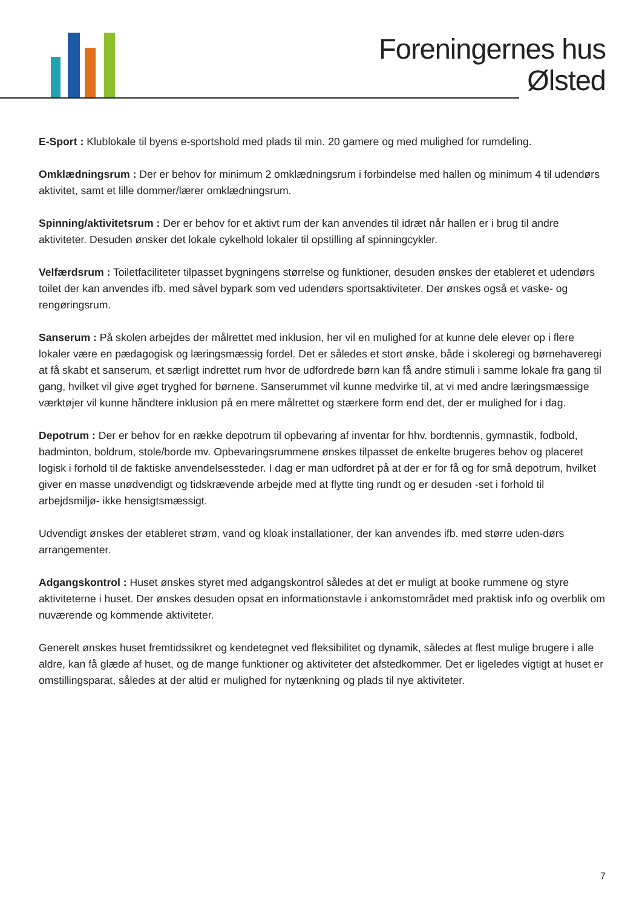Foreningernes hus
Ølsted
E-Sport : Klublokale til byens e-sportshold med plads til min. 20 gamere og med mulighed for rumdeling.
Omklædningsrum : Der er behov for minimum 2 omklædningsrum i forbindelse med hallen og minimum 4 til udendørs aktivitet, samt et lille dommer/lærer omklædningsrum.
Spinning/aktivitetsrum : Der er behov for et aktivt rum der kan anvendes til idræt når hallen er i brug til andre aktiviteter. Desuden ønsker det lokale cykelhold lokaler til opstilling af spinningcykler.
Velfærdsrum : Toiletfaciliteter tilpasset bygningens størrelse og funktioner, desuden ønskes der etableret et udendørs toilet der kan anvendes ifb. med såvel bypark som ved udendørs sportsaktiviteter. Der ønskes også et vaske- og rengøringsrum.
Sanserum : På skolen arbejdes der målrettet med inklusion, her vil en mulighed for at kunne dele elever op i flere lokaler være en pædagogisk og læringsmæssig fordel. Det er således et stort ønske, både i skoleregi og børnehaveregi at få skabt et sanserum, et særligt indrettet rum hvor de udfordrede børn kan få andre stimuli i samme lokale fra gang til gang, hvilket vil give øget tryghed for børnene. Sanserummet vil kunne medvirke til, at vi med andre læringsmæssige værktøjer vil kunne håndtere inklusion på en mere målrettet og stærkere form end det, der er mulighed for i dag.
Depotrum : Der er behov for en række depotrum til opbevaring af inventar for hhv. bordtennis, gymnastik, fodbold, badminton, boldrum, stole/borde mv. Opbevaringsrummene ønskes tilpasset de enkelte brugeres behov og placeret logisk i forhold til de faktiske anvendelsessteder. I dag er man udfordret på at der er for få og for små depotrum, hvilket giver en masse unødvendigt og tidskrævende arbejde med at flytte ting rundt og er desuden -set i forhold til arbejdsmiljø- ikke hensigtsmæssigt.
Udvendigt ønskes der etableret strøm, vand og kloak installationer, der kan anvendes ifb. med større uden-dørs arrangementer.
Adgangskontrol : Huset ønskes styret med adgangskontrol således at det er muligt at booke rummene og styre aktiviteterne i huset. Der ønskes desuden opsat en informationstavle i ankomstområdet med praktisk info og overblik om nuværende og kommende aktiviteter.
Generelt ønskes huset fremtidssikret og kendetegnet ved fleksibilitet og dynamik, således at flest mulige brugere i alle aldre, kan få glæde af huset, og de mange funktioner og aktiviteter det afstedkommer. Det er ligeledes vigtigt at huset er omstillingsparat, således at der altid er mulighed for nytænkning og plads til nye aktiviteter.
7